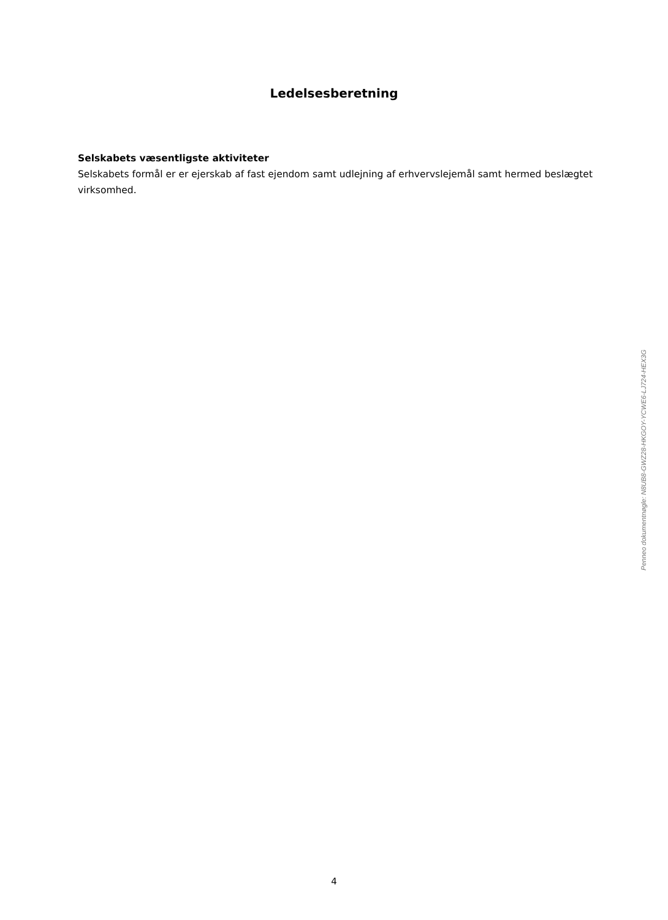Ledelsesberetning
Selskabets væsentligste aktiviteter
Selskabets formål er er ejerskab af fast ejendom samt udlejning af erhvervslejemål samt hermed beslægtet virksomhed.
Penneo dokumentnøgle: N8UB8-GWZ28-HKGOY-YCWE6-LJ724-HEX3G
4